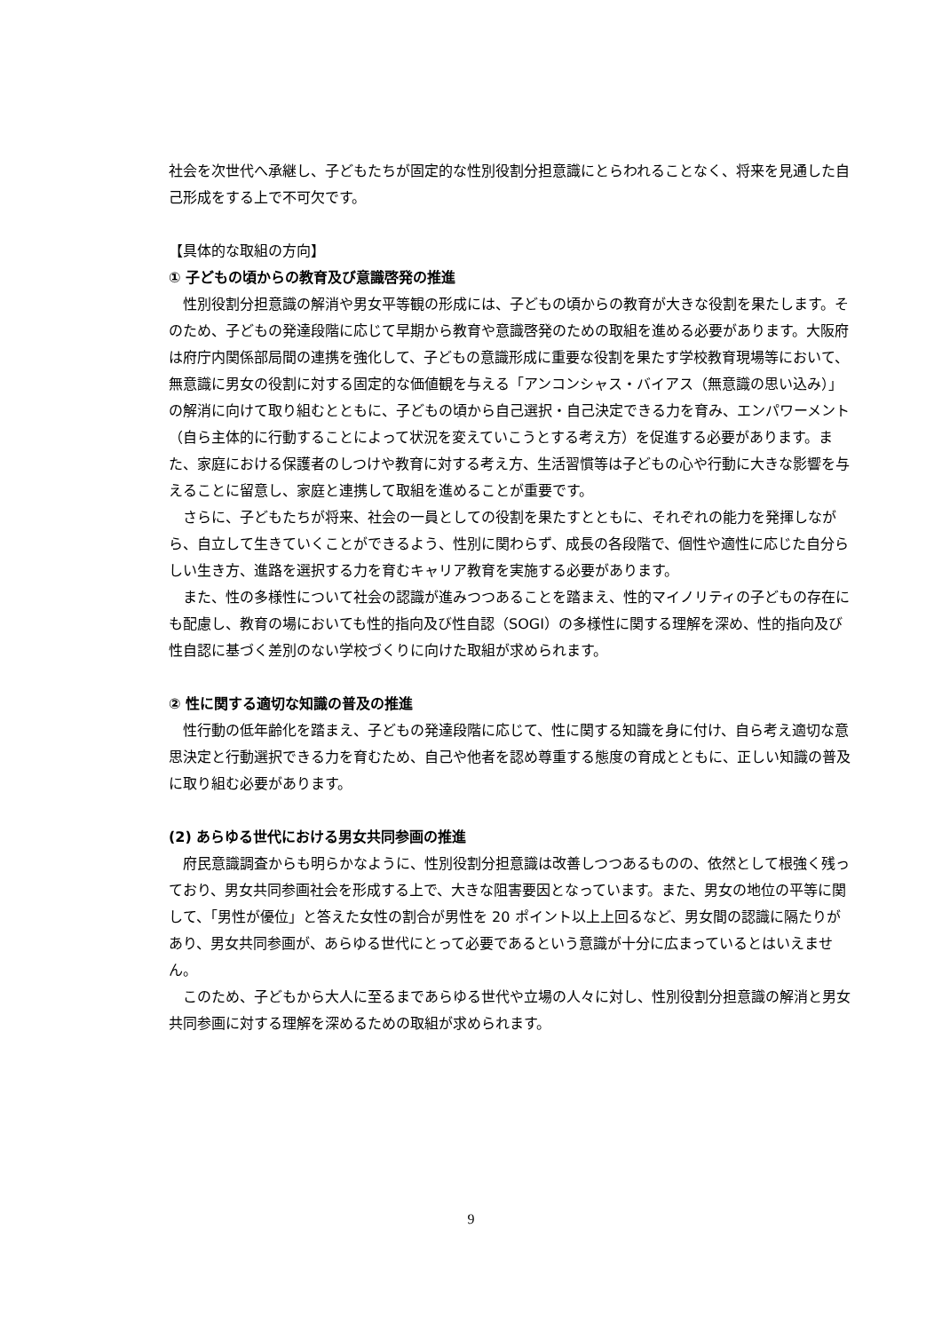社会を次世代へ承継し、子どもたちが固定的な性別役割分担意識にとらわれることなく、将来を見通した自己形成をする上で不可欠です。
【具体的な取組の方向】
① 子どもの頃からの教育及び意識啓発の推進
性別役割分担意識の解消や男女平等観の形成には、子どもの頃からの教育が大きな役割を果たします。そのため、子どもの発達段階に応じて早期から教育や意識啓発のための取組を進める必要があります。大阪府は府庁内関係部局間の連携を強化して、子どもの意識形成に重要な役割を果たす学校教育現場等において、無意識に男女の役割に対する固定的な価値観を与える「アンコンシャス・バイアス（無意識の思い込み）」の解消に向けて取り組むとともに、子どもの頃から自己選択・自己決定できる力を育み、エンパワーメント（自ら主体的に行動することによって状況を変えていこうとする考え方）を促進する必要があります。また、家庭における保護者のしつけや教育に対する考え方、生活習慣等は子どもの心や行動に大きな影響を与えることに留意し、家庭と連携して取組を進めることが重要です。
さらに、子どもたちが将来、社会の一員としての役割を果たすとともに、それぞれの能力を発揮しながら、自立して生きていくことができるよう、性別に関わらず、成長の各段階で、個性や適性に応じた自分らしい生き方、進路を選択する力を育むキャリア教育を実施する必要があります。
また、性の多様性について社会の認識が進みつつあることを踏まえ、性的マイノリティの子どもの存在にも配慮し、教育の場においても性的指向及び性自認（SOGI）の多様性に関する理解を深め、性的指向及び性自認に基づく差別のない学校づくりに向けた取組が求められます。
② 性に関する適切な知識の普及の推進
性行動の低年齢化を踏まえ、子どもの発達段階に応じて、性に関する知識を身に付け、自ら考え適切な意思決定と行動選択できる力を育むため、自己や他者を認め尊重する態度の育成とともに、正しい知識の普及に取り組む必要があります。
(2) あらゆる世代における男女共同参画の推進
府民意識調査からも明らかなように、性別役割分担意識は改善しつつあるものの、依然として根強く残っており、男女共同参画社会を形成する上で、大きな阻害要因となっています。また、男女の地位の平等に関して、「男性が優位」と答えた女性の割合が男性を 20 ポイント以上上回るなど、男女間の認識に隔たりがあり、男女共同参画が、あらゆる世代にとって必要であるという意識が十分に広まっているとはいえません。
このため、子どもから大人に至るまであらゆる世代や立場の人々に対し、性別役割分担意識の解消と男女共同参画に対する理解を深めるための取組が求められます。
9